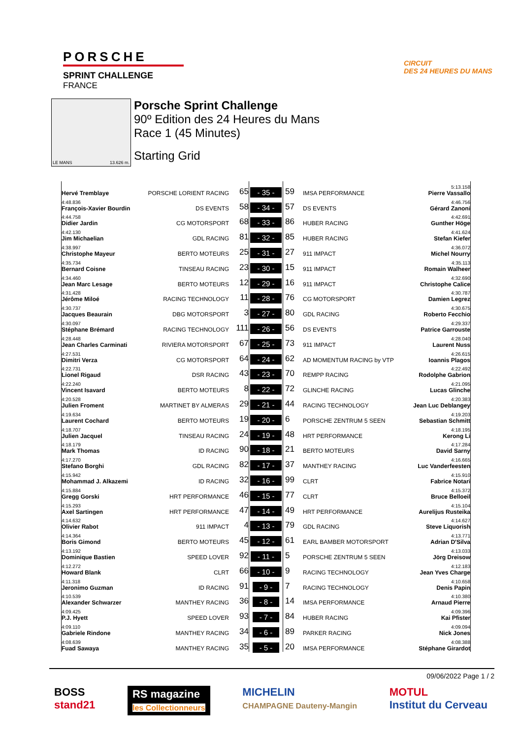PORSCHE
SPRINT CHALLENGE
FRANCE
CIRCUIT
DES 24 HEURES DU MANS
LE MANS 13.626 m.
Porsche Sprint Challenge
90º Edition des 24 Heures du Mans
Race 1 (45 Minutes)
Starting Grid
| Hervé Tremblaye | PORSCHE LORIENT RACING | 65 | - 35 - | 59 | IMSA PERFORMANCE | 5:13.158 Pierre Vassallo |
| 4:48.836 François-Xavier Bourdin | DS EVENTS | 58 | - 34 - | 57 | DS EVENTS | 4:46.756 Gérard Zanoni |
| 4:44.758 Didier Jardin | CG MOTORSPORT | 68 | - 33 - | 86 | HUBER RACING | 4:42.691 Gunther Höge |
| 4:42.130 Jim Michaelian | GDL RACING | 81 | - 32 - | 85 | HUBER RACING | 4:41.624 Stefan Kiefer |
| 4:38.997 Christophe Mayeur | BERTO MOTEURS | 25 | - 31 - | 27 | 911 IMPACT | 4:36.072 Michel Nourry |
| 4:35.734 Bernard Coisne | TINSEAU RACING | 23 | - 30 - | 15 | 911 IMPACT | 4:35.113 Romain Walheer |
| 4:34.460 Jean Marc Lesage | BERTO MOTEURS | 12 | - 29 - | 16 | 911 IMPACT | 4:32.690 Christophe Calice |
| 4:31.428 Jérôme Miloé | RACING TECHNOLOGY | 11 | - 28 - | 76 | CG MOTORSPORT | 4:30.787 Damien Legrez |
| 4:30.737 Jacques Beaurain | DBG MOTORSPORT | 3 | - 27 - | 80 | GDL RACING | 4:30.675 Roberto Fecchio |
| 4:30.097 Stéphane Brémard | RACING TECHNOLOGY | 111 | - 26 - | 56 | DS EVENTS | 4:29.337 Patrice Garrouste |
| 4:28.448 Jean Charles Carminati | RIVIERA MOTORSPORT | 67 | - 25 - | 73 | 911 IMPACT | 4:28.040 Laurent Nuss |
| 4:27.531 Dimitri Verza | CG MOTORSPORT | 64 | - 24 - | 62 | AD MOMENTUM RACING by VTP | 4:26.615 Ioannis Plagos |
| 4:22.731 Lionel Rigaud | DSR RACING | 43 | - 23 - | 70 | REMPP RACING | 4:22.492 Rodolphe Gabrion |
| 4:22.240 Vincent Isavard | BERTO MOTEURS | 8 | - 22 - | 72 | GLINCHE RACING | 4:21.095 Lucas Glinche |
| 4:20.528 Julien Froment | MARTINET BY ALMERAS | 29 | - 21 - | 44 | RACING TECHNOLOGY | 4:20.383 Jean Luc Deblangey |
| 4:19.634 Laurent Cochard | BERTO MOTEURS | 19 | - 20 - | 6 | PORSCHE ZENTRUM 5 SEEN | 4:19.203 Sebastian Schmitt |
| 4:18.707 Julien Jacquel | TINSEAU RACING | 24 | - 19 - | 48 | HRT PERFORMANCE | 4:18.195 Kerong Li |
| 4:18.179 Mark Thomas | ID RACING | 90 | - 18 - | 21 | BERTO MOTEURS | 4:17.284 David Sarny |
| 4:17.270 Stefano Borghi | GDL RACING | 82 | - 17 - | 37 | MANTHEY RACING | 4:16.665 Luc Vanderfeesten |
| 4:15.942 Mohammad J. Alkazemi | ID RACING | 32 | - 16 - | 99 | CLRT | 4:15.910 Fabrice Notari |
| 4:15.884 Gregg Gorski | HRT PERFORMANCE | 46 | - 15 - | 77 | CLRT | 4:15.372 Bruce Belloeil |
| 4:15.293 Axel Sartingen | HRT PERFORMANCE | 47 | - 14 - | 49 | HRT PERFORMANCE | 4:15.104 Aurelijus Rusteika |
| 4:14.632 Olivier Rabot | 911 IMPACT | 4 | - 13 - | 79 | GDL RACING | 4:14.627 Steve Liquorish |
| 4:14.364 Boris Gimond | BERTO MOTEURS | 45 | - 12 - | 61 | EARL BAMBER MOTORSPORT | 4:13.771 Adrian D'Silva |
| 4:13.192 Dominique Bastien | SPEED LOVER | 92 | - 11 - | 5 | PORSCHE ZENTRUM 5 SEEN | 4:13.033 Jörg Dreisow |
| 4:12.272 Howard Blank | CLRT | 66 | - 10 - | 9 | RACING TECHNOLOGY | 4:12.183 Jean Yves Charge |
| 4:11.318 Jeronimo Guzman | ID RACING | 91 | - 9 - | 7 | RACING TECHNOLOGY | 4:10.658 Denis Papin |
| 4:10.539 Alexander Schwarzer | MANTHEY RACING | 36 | - 8 - | 14 | IMSA PERFORMANCE | 4:10.380 Arnaud Pierre |
| 4:09.425 P.J. Hyett | SPEED LOVER | 93 | - 7 - | 84 | HUBER RACING | 4:09.396 Kai Pfister |
| 4:09.110 Gabriele Rindone | MANTHEY RACING | 34 | - 6 - | 89 | PARKER RACING | 4:09.094 Nick Jones |
| 4:08.639 Fuad Sawaya | MANTHEY RACING | 35 | - 5 - | 20 | IMSA PERFORMANCE | 4:08.388 Stéphane Girardot |
09/06/2022 Page 1 / 2
BOSS
stand21
RS magazine
les Collectionneurs
MICHELIN
CHAMPAGNE Dauteny-Mangin
MOTUL
Institut du Cerveau